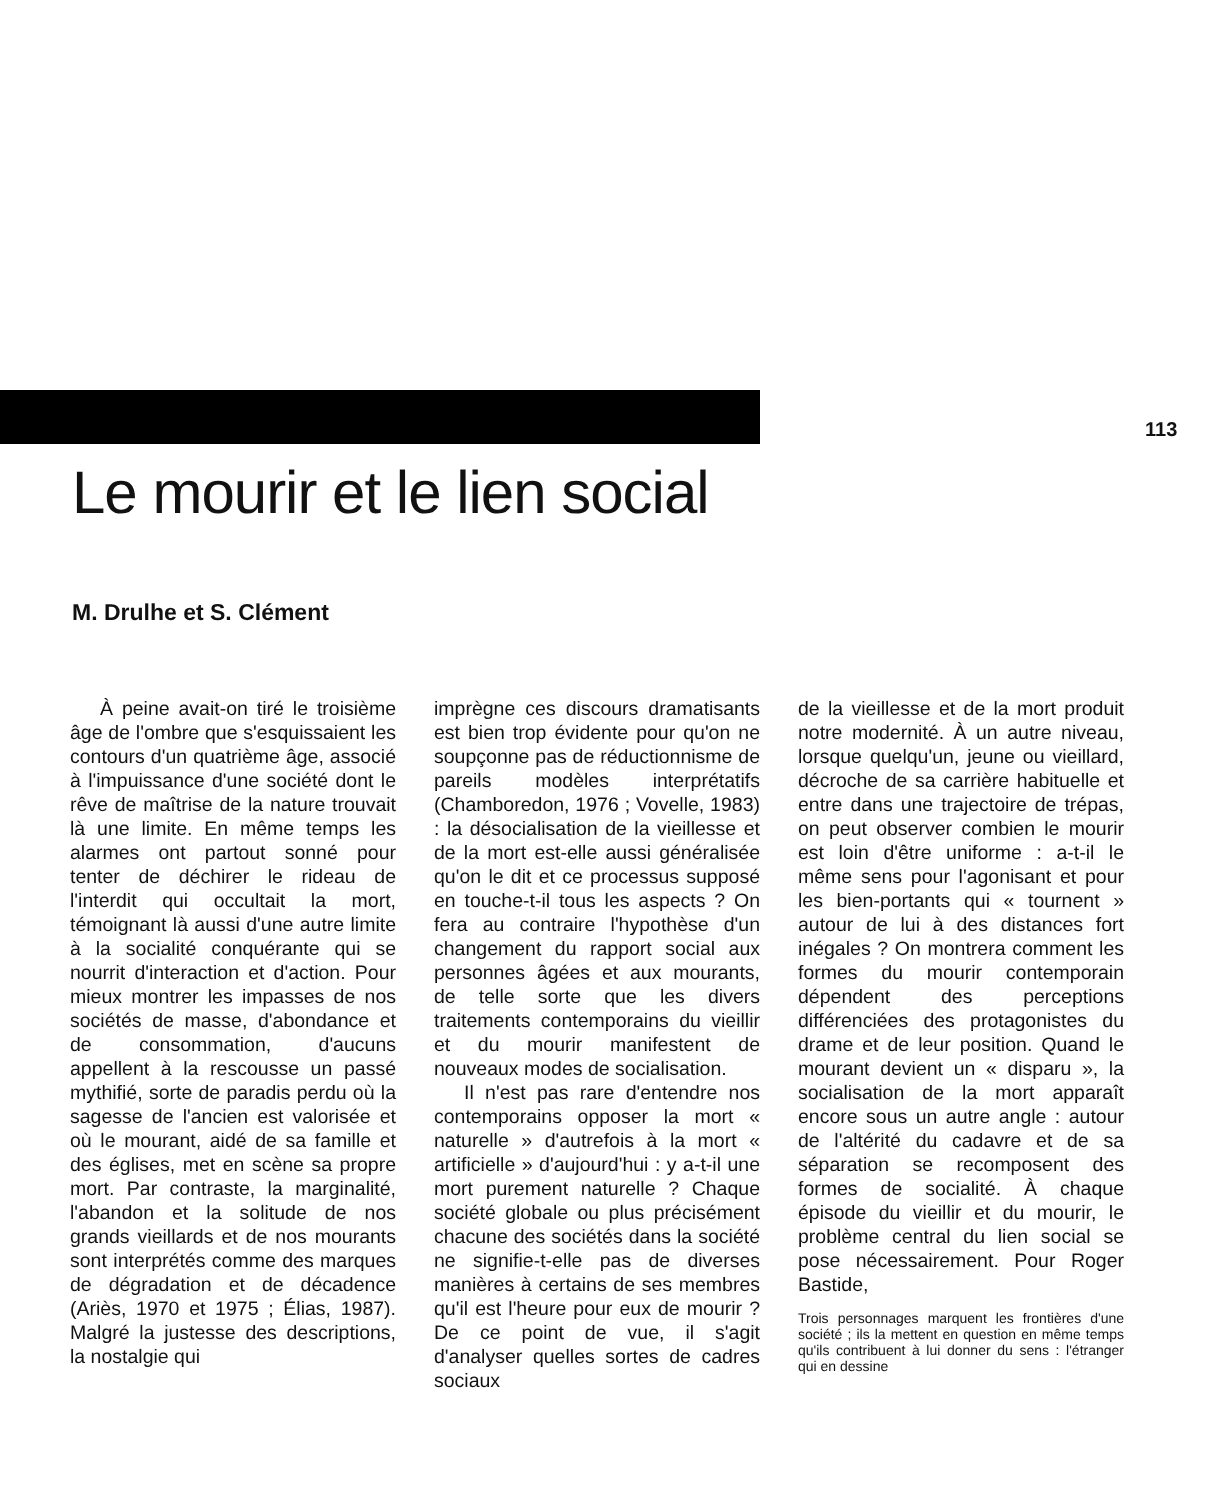113
Le mourir et le lien social
M. Drulhe et S. Clément
À peine avait-on tiré le troisième âge de l'ombre que s'esquissaient les contours d'un quatrième âge, associé à l'impuissance d'une société dont le rêve de maîtrise de la nature trouvait là une limite. En même temps les alarmes ont partout sonné pour tenter de déchirer le rideau de l'interdit qui occultait la mort, témoignant là aussi d'une autre limite à la socialité conquérante qui se nourrit d'interaction et d'action. Pour mieux montrer les impasses de nos sociétés de masse, d'abondance et de consommation, d'aucuns appellent à la rescousse un passé mythifié, sorte de paradis perdu où la sagesse de l'ancien est valorisée et où le mourant, aidé de sa famille et des églises, met en scène sa propre mort. Par contraste, la marginalité, l'abandon et la solitude de nos grands vieillards et de nos mourants sont interprétés comme des marques de dégradation et de décadence (Ariès, 1970 et 1975 ; Élias, 1987). Malgré la justesse des descriptions, la nostalgie qui
imprègne ces discours dramatisants est bien trop évidente pour qu'on ne soupçonne pas de réductionnisme de pareils modèles interprétatifs (Chamboredon, 1976 ; Vovelle, 1983) : la désocialisation de la vieillesse et de la mort est-elle aussi généralisée qu'on le dit et ce processus supposé en touche-t-il tous les aspects ? On fera au contraire l'hypothèse d'un changement du rapport social aux personnes âgées et aux mourants, de telle sorte que les divers traitements contemporains du vieillir et du mourir manifestent de nouveaux modes de socialisation.
Il n'est pas rare d'entendre nos contemporains opposer la mort « naturelle » d'autrefois à la mort « artificielle » d'aujourd'hui : y a-t-il une mort purement naturelle ? Chaque société globale ou plus précisément chacune des sociétés dans la société ne signifie-t-elle pas de diverses manières à certains de ses membres qu'il est l'heure pour eux de mourir ? De ce point de vue, il s'agit d'analyser quelles sortes de cadres sociaux
de la vieillesse et de la mort produit notre modernité. À un autre niveau, lorsque quelqu'un, jeune ou vieillard, décroche de sa carrière habituelle et entre dans une trajectoire de trépas, on peut observer combien le mourir est loin d'être uniforme : a-t-il le même sens pour l'agonisant et pour les bien-portants qui « tournent » autour de lui à des distances fort inégales ? On montrera comment les formes du mourir contemporain dépendent des perceptions différenciées des protagonistes du drame et de leur position. Quand le mourant devient un « disparu », la socialisation de la mort apparaît encore sous un autre angle : autour de l'altérité du cadavre et de sa séparation se recomposent des formes de socialité. À chaque épisode du vieillir et du mourir, le problème central du lien social se pose nécessairement. Pour Roger Bastide,
Trois personnages marquent les frontières d'une société ; ils la mettent en question en même temps qu'ils contribuent à lui donner du sens : l'étranger qui en dessine